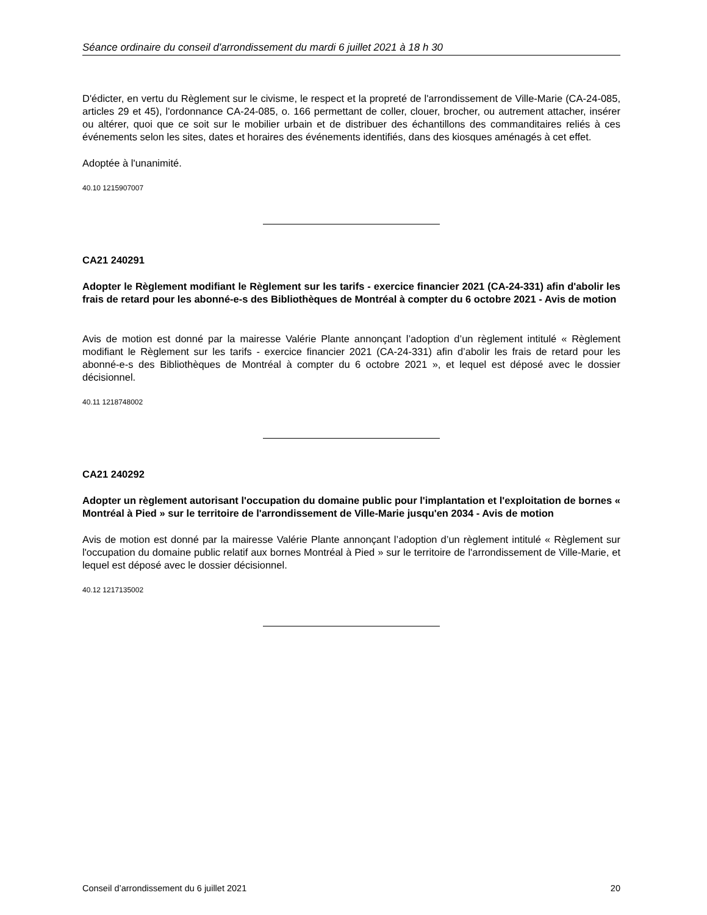Séance ordinaire du conseil d'arrondissement du mardi 6 juillet 2021 à 18 h 30
D'édicter, en vertu du Règlement sur le civisme, le respect et la propreté de l'arrondissement de Ville-Marie (CA-24-085, articles 29 et 45), l'ordonnance CA-24-085, o. 166 permettant de coller, clouer, brocher, ou autrement attacher, insérer ou altérer, quoi que ce soit sur le mobilier urbain et de distribuer des échantillons des commanditaires reliés à ces événements selon les sites, dates et horaires des événements identifiés, dans des kiosques aménagés à cet effet.
Adoptée à l'unanimité.
40.10 1215907007
CA21 240291
Adopter le Règlement modifiant le Règlement sur les tarifs - exercice financier 2021 (CA-24-331) afin d'abolir les frais de retard pour les abonné-e-s des Bibliothèques de Montréal à compter du 6 octobre 2021 - Avis de motion
Avis de motion est donné par la mairesse Valérie Plante annonçant l’adoption d’un règlement intitulé « Règlement modifiant le Règlement sur les tarifs - exercice financier 2021 (CA-24-331) afin d’abolir les frais de retard pour les abonné-e-s des Bibliothèques de Montréal à compter du 6 octobre 2021 », et lequel est déposé avec le dossier décisionnel.
40.11 1218748002
CA21 240292
Adopter un règlement autorisant l'occupation du domaine public pour l'implantation et l'exploitation de bornes « Montréal à Pied » sur le territoire de l'arrondissement de Ville-Marie jusqu'en 2034 - Avis de motion
Avis de motion est donné par la mairesse Valérie Plante annonçant l’adoption d’un règlement intitulé « Règlement sur l'occupation du domaine public relatif aux bornes Montréal à Pied » sur le territoire de l'arrondissement de Ville-Marie, et lequel est déposé avec le dossier décisionnel.
40.12 1217135002
Conseil d’arrondissement du 6 juillet 2021 20